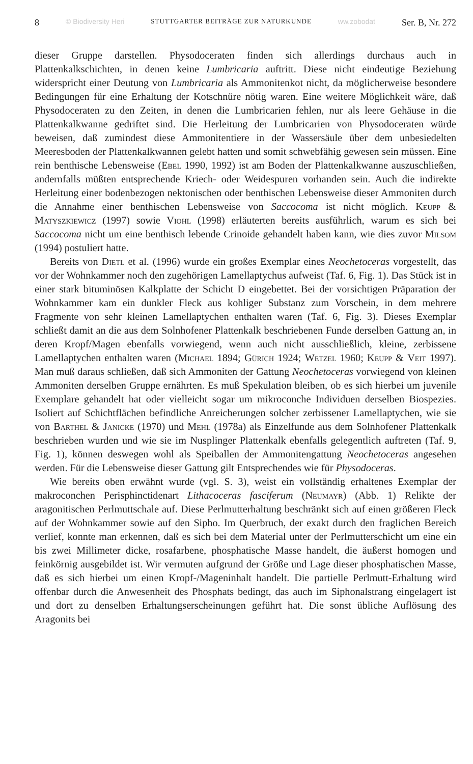8 © Biodiversity Heri STUTTGARTER BEITRÄGE ZUR NATURKUNDE ww.zobodat Ser. B, Nr. 272
dieser Gruppe darstellen. Physodoceraten finden sich allerdings durchaus auch in Plattenkalkschichten, in denen keine Lumbricaria auftritt. Diese nicht eindeutige Beziehung widerspricht einer Deutung von Lumbricaria als Ammonitenkot nicht, da möglicherweise besondere Bedingungen für eine Erhaltung der Kotschnüre nötig waren. Eine weitere Möglichkeit wäre, daß Physodoceraten zu den Zeiten, in denen die Lumbricarien fehlen, nur als leere Gehäuse in die Plattenkalkwanne gedriftet sind. Die Herleitung der Lumbricarien von Physodoceraten würde beweisen, daß zumindest diese Ammonitentiere in der Wassersäule über dem unbesiedelten Meeresboden der Plattenkalkwannen gelebt hatten und somit schwebfähig gewesen sein müssen. Eine rein benthische Lebensweise (Ebel 1990, 1992) ist am Boden der Plattenkalkwanne auszuschließen, andernfalls müßten entsprechende Kriech- oder Weidespuren vorhanden sein. Auch die indirekte Herleitung einer bodenbezogen nektonischen oder benthischen Lebensweise dieser Ammoniten durch die Annahme einer benthischen Lebensweise von Saccocoma ist nicht möglich. Keupp & Matyszkiewicz (1997) sowie Viohl (1998) erläuterten bereits ausführlich, warum es sich bei Saccocoma nicht um eine benthisch lebende Crinoide gehandelt haben kann, wie dies zuvor Milsom (1994) postuliert hatte.
Bereits von Dietl et al. (1996) wurde ein großes Exemplar eines Neochetoceras vorgestellt, das vor der Wohnkammer noch den zugehörigen Lamellaptychus aufweist (Taf. 6, Fig. 1). Das Stück ist in einer stark bituminösen Kalkplatte der Schicht D eingebettet. Bei der vorsichtigen Präparation der Wohnkammer kam ein dunkler Fleck aus kohliger Substanz zum Vorschein, in dem mehrere Fragmente von sehr kleinen Lamellaptychen enthalten waren (Taf. 6, Fig. 3). Dieses Exemplar schließt damit an die aus dem Solnhofener Plattenkalk beschriebenen Funde derselben Gattung an, in deren Kropf/Magen ebenfalls vorwiegend, wenn auch nicht ausschließlich, kleine, zerbissene Lamellaptychen enthalten waren (Michael 1894; Gürich 1924; Wetzel 1960; Keupp & Veit 1997). Man muß daraus schließen, daß sich Ammoniten der Gattung Neochetoceras vorwiegend von kleinen Ammoniten derselben Gruppe ernährten. Es muß Spekulation bleiben, ob es sich hierbei um juvenile Exemplare gehandelt hat oder vielleicht sogar um mikroconche Individuen derselben Biospezies. Isoliert auf Schichtflächen befindliche Anreicherungen solcher zerbissener Lamellaptychen, wie sie von Barthel & Janicke (1970) und Mehl (1978a) als Einzelfunde aus dem Solnhofener Plattenkalk beschrieben wurden und wie sie im Nusplinger Plattenkalk ebenfalls gelegentlich auftreten (Taf. 9, Fig. 1), können deswegen wohl als Speiballen der Ammonitengattung Neochetoceras angesehen werden. Für die Lebensweise dieser Gattung gilt Entsprechendes wie für Physodoceras.
Wie bereits oben erwähnt wurde (vgl. S. 3), weist ein vollständig erhaltenes Exemplar der makroconchen Perisphinctidenart Lithacoceras fasciferum (Neumayr) (Abb. 1) Relikte der aragonitischen Perlmuttschale auf. Diese Perlmutterhaltung beschränkt sich auf einen größeren Fleck auf der Wohnkammer sowie auf den Sipho. Im Querbruch, der exakt durch den fraglichen Bereich verlief, konnte man erkennen, daß es sich bei dem Material unter der Perlmutterschicht um eine ein bis zwei Millimeter dicke, rosafarbene, phosphatische Masse handelt, die äußerst homogen und feinkörnig ausgebildet ist. Wir vermuten aufgrund der Größe und Lage dieser phosphatischen Masse, daß es sich hierbei um einen Kropf-/Mageninhalt handelt. Die partielle Perlmutt-Erhaltung wird offenbar durch die Anwesenheit des Phosphats bedingt, das auch im Siphonalstrang eingelagert ist und dort zu denselben Erhaltungserscheinungen geführt hat. Die sonst übliche Auflösung des Aragonits bei